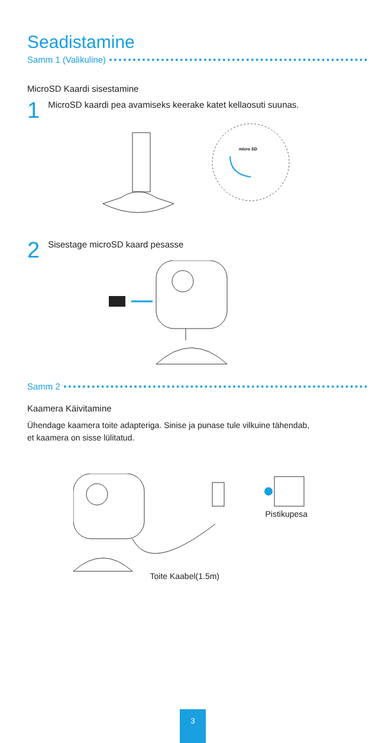Seadistamine
Samm 1 (Valikuline)
MicroSD Kaardi sisestamine
1 MicroSD kaardi pea avamiseks keerake katet kellaosuti suunas.
micro SD
2 Sisestage microSD kaard pesasse
Samm 2
Kaamera Käivitamine
Ühendage kaamera toite adapteriga. Sinise ja punase tule vilkuine tähendab,
et kaamera on sisse lülitatud.
Pistikupesa
Toite Kaabel(1.5m)
3